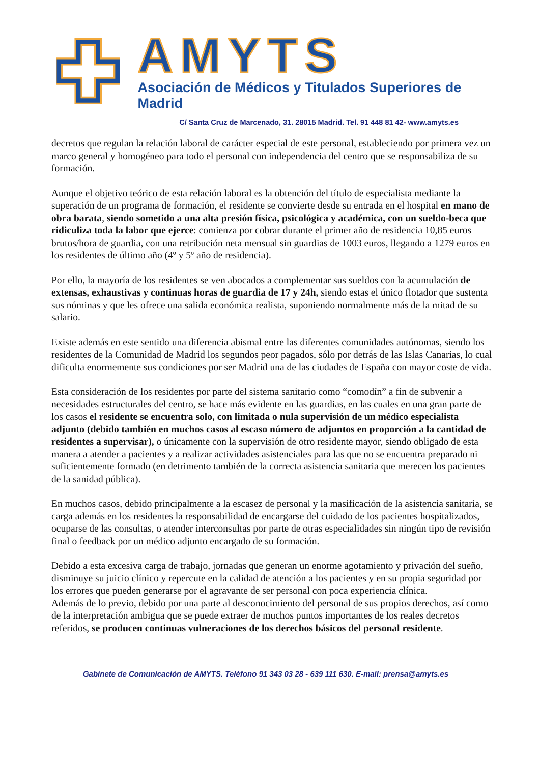AMYTS
Asociación de Médicos y Titulados Superiores de Madrid
C/ Santa Cruz de Marcenado, 31. 28015 Madrid. Tel. 91 448 81 42- www.amyts.es
decretos que regulan la relación laboral de carácter especial de este personal, estableciendo por primera vez un marco general y homogéneo para todo el personal con independencia del centro que se responsabiliza de su formación.
Aunque el objetivo teórico de esta relación laboral es la obtención del título de especialista mediante la superación de un programa de formación, el residente se convierte desde su entrada en el hospital en mano de obra barata, siendo sometido a una alta presión física, psicológica y académica, con un sueldo-beca que ridiculiza toda la labor que ejerce: comienza por cobrar durante el primer año de residencia 10,85 euros brutos/hora de guardia, con una retribución neta mensual sin guardias de 1003 euros, llegando a 1279 euros en los residentes de último año (4º y 5º año de residencia).
Por ello, la mayoría de los residentes se ven abocados a complementar sus sueldos con la acumulación de extensas, exhaustivas y continuas horas de guardia de 17 y 24h, siendo estas el único flotador que sustenta sus nóminas y que les ofrece una salida económica realista, suponiendo normalmente más de la mitad de su salario.
Existe además en este sentido una diferencia abismal entre las diferentes comunidades autónomas, siendo los residentes de la Comunidad de Madrid los segundos peor pagados, sólo por detrás de las Islas Canarias, lo cual dificulta enormemente sus condiciones por ser Madrid una de las ciudades de España con mayor coste de vida.
Esta consideración de los residentes por parte del sistema sanitario como “comodín” a fin de subvenir a necesidades estructurales del centro, se hace más evidente en las guardias, en las cuales en una gran parte de los casos el residente se encuentra solo, con limitada o nula supervisión de un médico especialista adjunto (debido también en muchos casos al escaso número de adjuntos en proporción a la cantidad de residentes a supervisar), o únicamente con la supervisión de otro residente mayor, siendo obligado de esta manera a atender a pacientes y a realizar actividades asistenciales para las que no se encuentra preparado ni suficientemente formado (en detrimento también de la correcta asistencia sanitaria que merecen los pacientes de la sanidad pública).
En muchos casos, debido principalmente a la escasez de personal y la masificación de la asistencia sanitaria, se carga además en los residentes la responsabilidad de encargarse del cuidado de los pacientes hospitalizados, ocuparse de las consultas, o atender interconsultas por parte de otras especialidades sin ningún tipo de revisión final o feedback por un médico adjunto encargado de su formación.
Debido a esta excesiva carga de trabajo, jornadas que generan un enorme agotamiento y privación del sueño, disminuye su juicio clínico y repercute en la calidad de atención a los pacientes y en su propia seguridad por los errores que pueden generarse por el agravante de ser personal con poca experiencia clínica.
Además de lo previo, debido por una parte al desconocimiento del personal de sus propios derechos, así como de la interpretación ambigua que se puede extraer de muchos puntos importantes de los reales decretos referidos, se producen continuas vulneraciones de los derechos básicos del personal residente.
Gabinete de Comunicación de AMYTS. Teléfono 91 343 03 28 - 639 111 630. E-mail: prensa@amyts.es